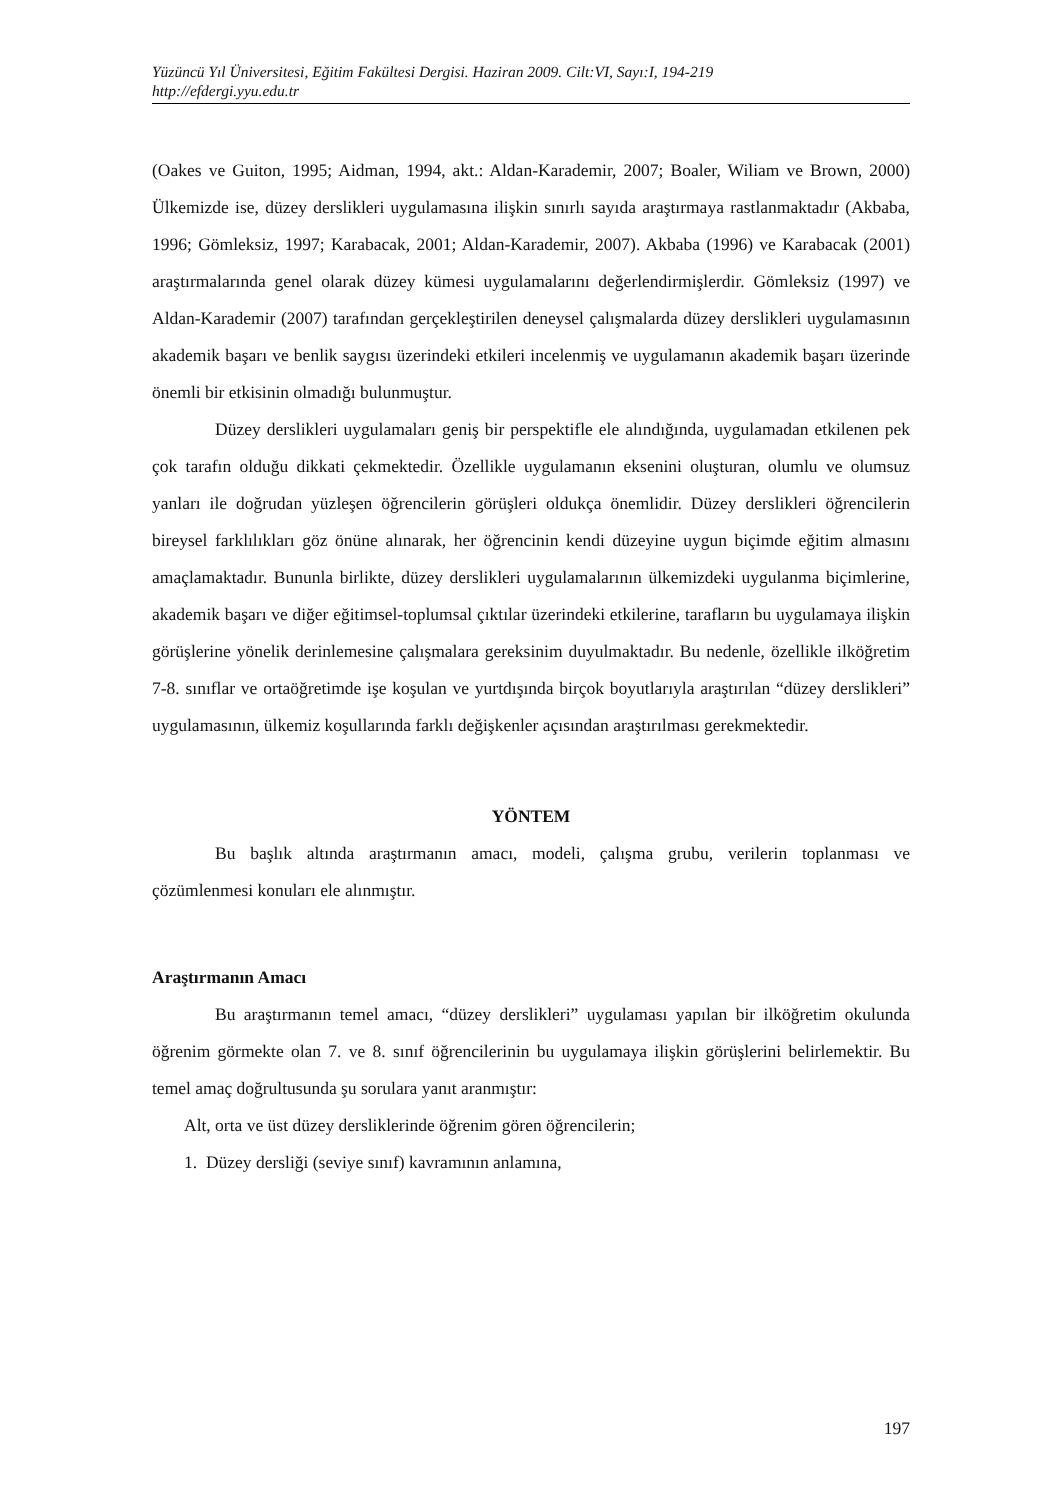Yüzüncü Yıl Üniversitesi, Eğitim Fakültesi Dergisi. Haziran 2009. Cilt:VI, Sayı:I, 194-219
http://efdergi.yyu.edu.tr
(Oakes ve Guiton, 1995; Aidman, 1994, akt.: Aldan-Karademir, 2007; Boaler, Wiliam ve Brown, 2000) Ülkemizde ise, düzey derslikleri uygulamasına ilişkin sınırlı sayıda araştırmaya rastlanmaktadır (Akbaba, 1996; Gömleksiz, 1997; Karabacak, 2001; Aldan-Karademir, 2007). Akbaba (1996) ve Karabacak (2001) araştırmalarında genel olarak düzey kümesi uygulamalarını değerlendirmişlerdir. Gömleksiz (1997) ve Aldan-Karademir (2007) tarafından gerçekleştirilen deneysel çalışmalarda düzey derslikleri uygulamasının akademik başarı ve benlik saygısı üzerindeki etkileri incelenmiş ve uygulamanın akademik başarı üzerinde önemli bir etkisinin olmadığı bulunmuştur.
Düzey derslikleri uygulamaları geniş bir perspektifle ele alındığında, uygulamadan etkilenen pek çok tarafın olduğu dikkati çekmektedir. Özellikle uygulamanın eksenini oluşturan, olumlu ve olumsuz yanları ile doğrudan yüzleşen öğrencilerin görüşleri oldukça önemlidir. Düzey derslikleri öğrencilerin bireysel farklılıkları göz önüne alınarak, her öğrencinin kendi düzeyine uygun biçimde eğitim almasını amaçlamaktadır. Bununla birlikte, düzey derslikleri uygulamalarının ülkemizdeki uygulanma biçimlerine, akademik başarı ve diğer eğitimsel-toplumsal çıktılar üzerindeki etkilerine, tarafların bu uygulamaya ilişkin görüşlerine yönelik derinlemesine çalışmalara gereksinim duyulmaktadır. Bu nedenle, özellikle ilköğretim 7-8. sınıflar ve ortaöğretimde işe koşulan ve yurtdışında birçok boyutlarıyla araştırılan “düzey derslikleri” uygulamasının, ülkemiz koşullarında farklı değişkenler açısından araştırılması gerekmektedir.
YÖNTEM
Bu başlık altında araştırmanın amacı, modeli, çalışma grubu, verilerin toplanması ve çözümlenmesi konuları ele alınmıştır.
Araştırmanın Amacı
Bu araştırmanın temel amacı, “düzey derslikleri” uygulaması yapılan bir ilköğretim okulunda öğrenim görmekte olan 7. ve 8. sınıf öğrencilerinin bu uygulamaya ilişkin görüşlerini belirlemektir. Bu temel amaç doğrultusunda şu sorulara yanıt aranmıştır:
Alt, orta ve üst düzey dersliklerinde öğrenim gören öğrencilerin;
1. Düzey dersliği (seviye sınıf) kavramının anlamına,
197